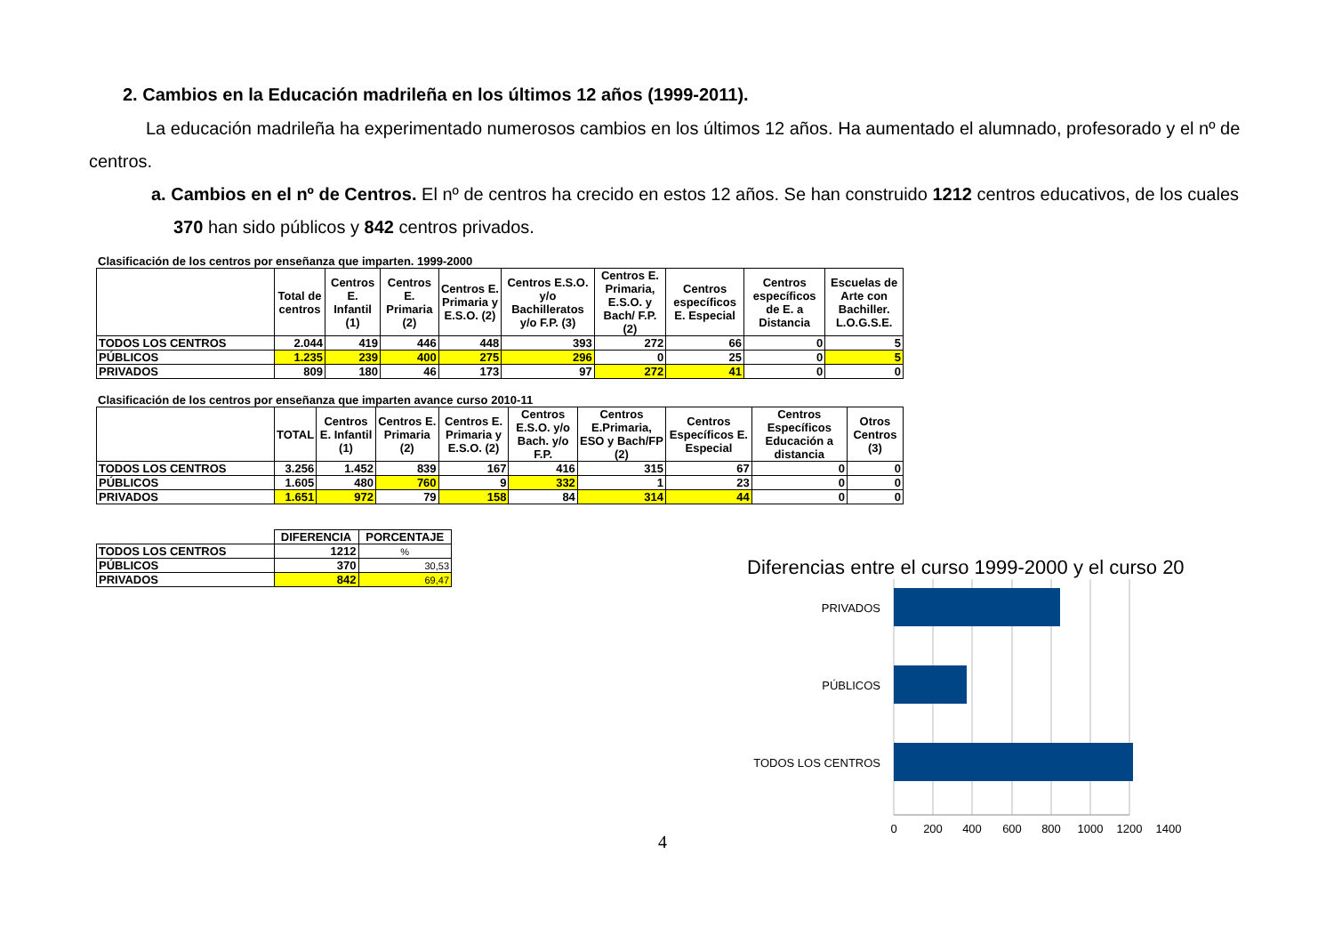2. Cambios en la Educación madrileña en los últimos 12 años (1999-2011).
La educación madrileña ha experimentado numerosos cambios en los últimos 12 años. Ha aumentado el alumnado, profesorado y el nº de centros.
a. Cambios en el nº de Centros. El nº de centros ha crecido en estos 12 años. Se han construido 1212 centros educativos, de los cuales 370 han sido públicos y 842 centros privados.
Clasificación de los centros por enseñanza que imparten. 1999-2000
| | Total de centros | Centros E. Infantil (1) | Centros E. Primaria (2) | Centros E. Primaria y E.S.O. (2) | Centros E.S.O. y/o Bachilleratos y/o F.P. (3) | Centros E. Primaria, E.S.O. y Bach/ F.P. (2) | Centros específicos E. Especial | Centros específicos de E. a Distancia | Escuelas de Arte con Bachiller. L.O.G.S.E. |
| --- | --- | --- | --- | --- | --- | --- | --- | --- | --- |
| TODOS LOS CENTROS | 2.044 | 419 | 446 | 448 | 393 | 272 | 66 | 0 | 5 |
| PÚBLICOS | 1.235 | 239 | 400 | 275 | 296 | 0 | 25 | 0 | 5 |
| PRIVADOS | 809 | 180 | 46 | 173 | 97 | 272 | 41 | 0 | 0 |
Clasificación de los centros por enseñanza que imparten avance curso 2010-11
| | TOTAL | Centros E. Infantil (1) | Centros E. Primaria (2) | Centros E. Primaria y E.S.O. (2) | Centros E.S.O. y/o Bach. y/o F.P. | Centros E.Primaria, ESO y Bach/FP (2) | Centros Específicos E. Especial | Centros Específicos Educación a distancia | Otros Centros (3) |
| --- | --- | --- | --- | --- | --- | --- | --- | --- | --- |
| TODOS LOS CENTROS | 3.256 | 1.452 | 839 | 167 | 416 | 315 | 67 | 0 | 0 |
| PÚBLICOS | 1.605 | 480 | 760 | 9 | 332 | 1 | 23 | 0 | 0 |
| PRIVADOS | 1.651 | 972 | 79 | 158 | 84 | 314 | 44 | 0 | 0 |
| | DIFERENCIA | PORCENTAJE |
| --- | --- | --- |
| TODOS LOS CENTROS | 1212 | % |
| PÚBLICOS | 370 | 30,53 |
| PRIVADOS | 842 | 69,47 |
Diferencias entre el curso 1999-2000 y el curso 20
PRIVADOS
PÚBLICOS
TODOS LOS CENTROS
0
200
400
600
800
1000
1200
1400
4